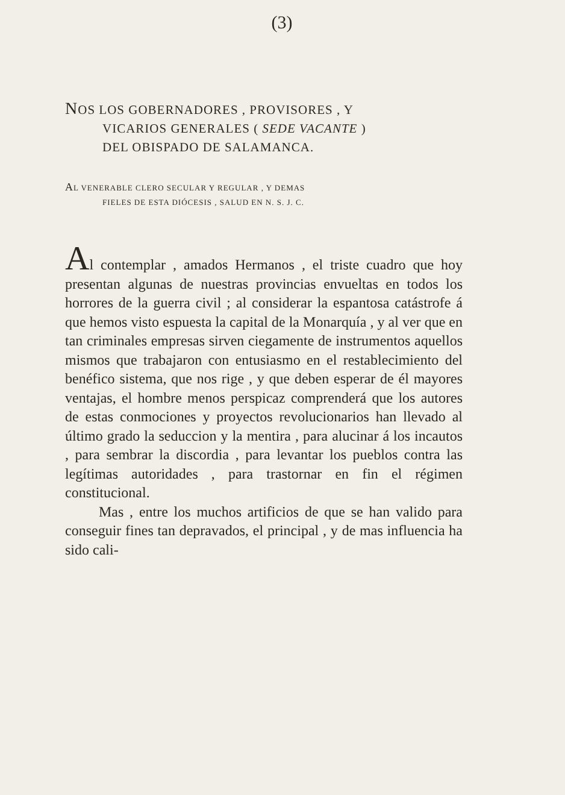(3)
NOS LOS GOBERNADORES , PROVISORES , Y
VICARIOS GENERALES ( SEDE VACANTE )
DEL OBISPADO DE SALAMANCA.
AL VENERABLE CLERO SECULAR Y REGULAR , Y DEMAS
FIELES DE ESTA DIÓCESIS , SALUD EN N. S. J. C.
Al contemplar , amados Hermanos , el triste cuadro que hoy presentan algunas de nuestras provincias envueltas en todos los horrores de la guerra civil ; al considerar la espantosa catástrofe á que hemos visto espuesta la capital de la Monarquía , y al ver que en tan criminales empresas sirven ciegamente de instrumentos aquellos mismos que trabajaron con entusiasmo en el restablecimiento del benéfico sistema, que nos rige , y que deben esperar de él mayores ventajas, el hombre menos perspicaz comprenderá que los autores de estas conmociones y proyectos revolucionarios han llevado al último grado la seduccion y la mentira , para alucinar á los incautos , para sembrar la discordia , para levantar los pueblos contra las legítimas autoridades , para trastornar en fin el régimen constitucional.
Mas , entre los muchos artificios de que se han valido para conseguir fines tan depravados, el principal , y de mas influencia ha sido cali-